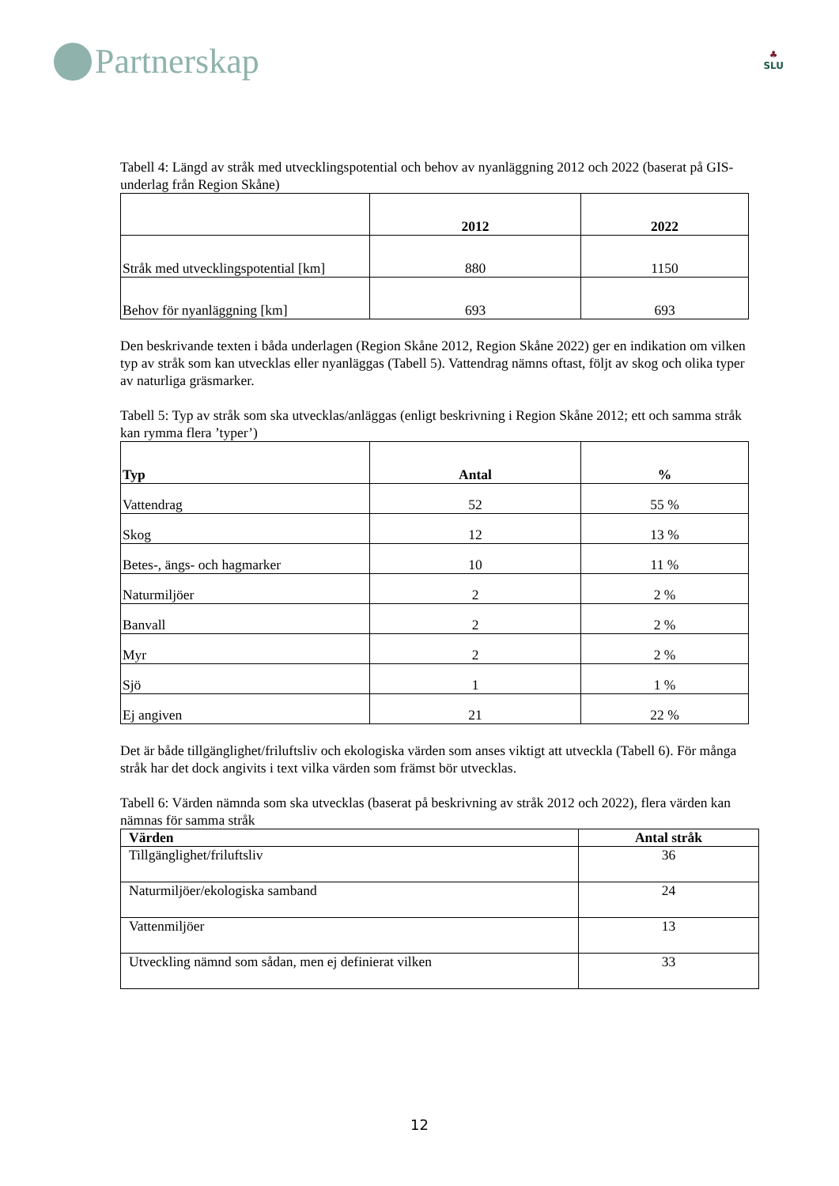Partnerskap
♣
SLU
Tabell 4: Längd av stråk med utvecklingspotential och behov av nyanläggning 2012 och 2022 (baserat på GIS-underlag från Region Skåne)
| | 2012 | 2022 |
| --- | --- | --- |
| Stråk med utvecklingspotential [km] | 880 | 1150 |
| Behov för nyanläggning [km] | 693 | 693 |
Den beskrivande texten i båda underlagen (Region Skåne 2012, Region Skåne 2022) ger en indikation om vilken typ av stråk som kan utvecklas eller nyanläggas (Tabell 5). Vattendrag nämns oftast, följt av skog och olika typer av naturliga gräsmarker.
Tabell 5: Typ av stråk som ska utvecklas/anläggas (enligt beskrivning i Region Skåne 2012; ett och samma stråk kan rymma flera ’typer’)
| Typ | Antal | % |
| --- | --- | --- |
| Vattendrag | 52 | 55 % |
| Skog | 12 | 13 % |
| Betes-, ängs- och hagmarker | 10 | 11 % |
| Naturmiljöer | 2 | 2 % |
| Banvall | 2 | 2 % |
| Myr | 2 | 2 % |
| Sjö | 1 | 1 % |
| Ej angiven | 21 | 22 % |
Det är både tillgänglighet/friluftsliv och ekologiska värden som anses viktigt att utveckla (Tabell 6). För många stråk har det dock angivits i text vilka värden som främst bör utvecklas.
Tabell 6: Värden nämnda som ska utvecklas (baserat på beskrivning av stråk 2012 och 2022), flera värden kan nämnas för samma stråk
| Värden | Antal stråk |
| --- | --- |
| Tillgänglighet/friluftsliv | 36 |
| Naturmiljöer/ekologiska samband | 24 |
| Vattenmiljöer | 13 |
| Utveckling nämnd som sådan, men ej definierat vilken | 33 |
12